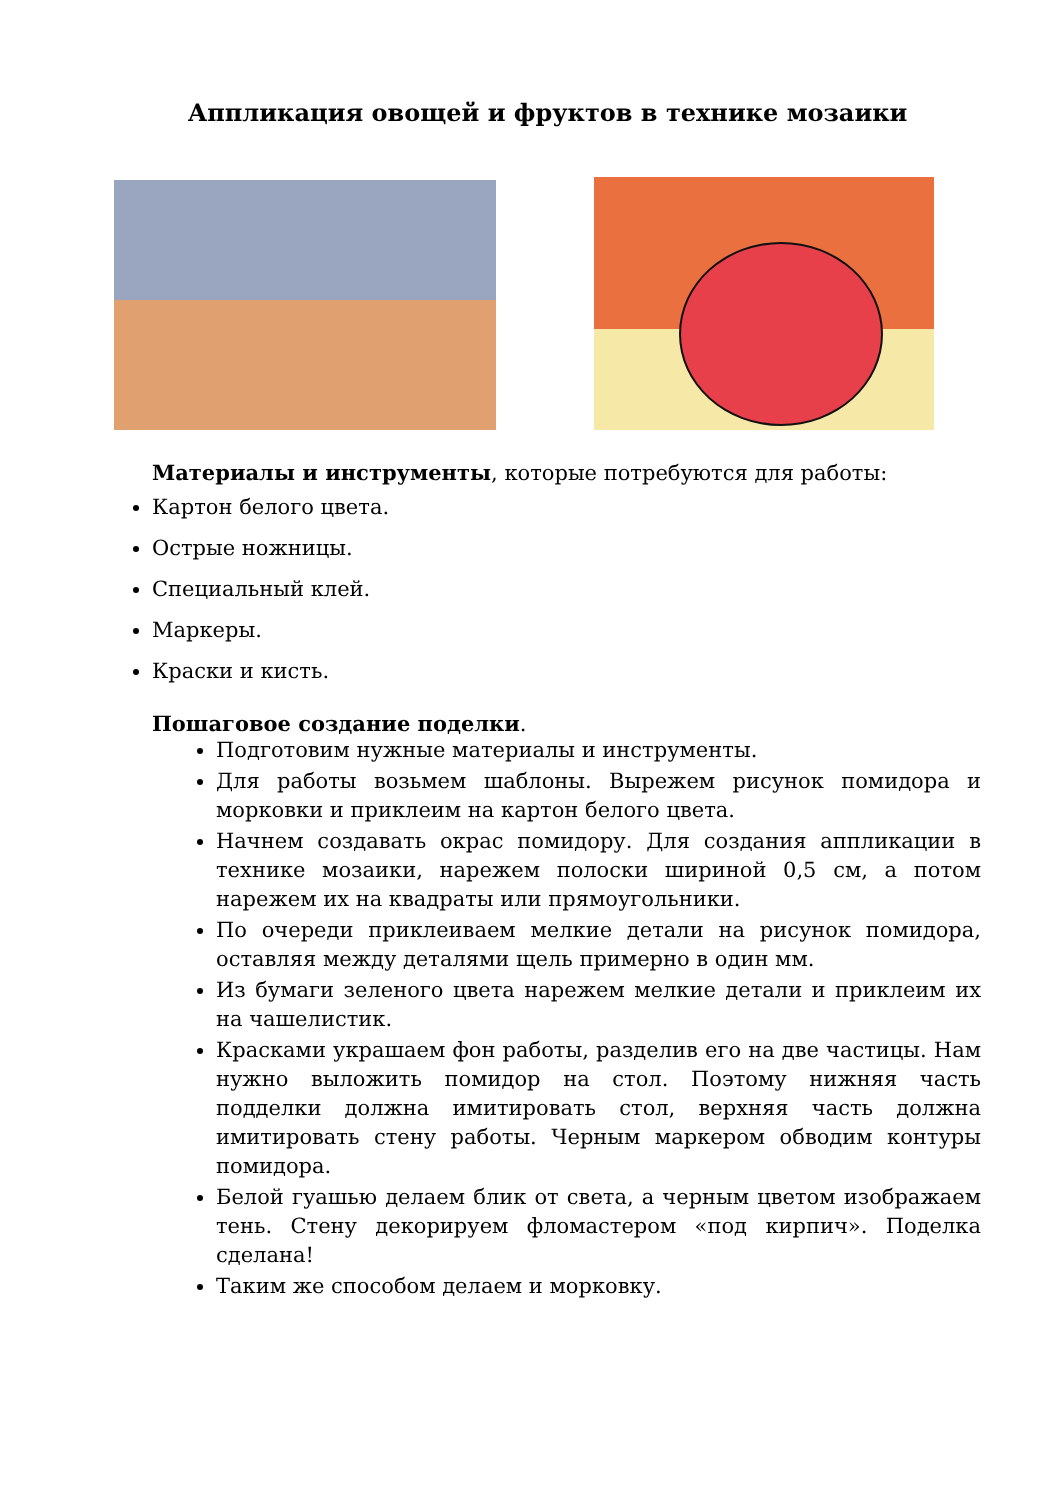Аппликация овощей и фруктов в технике мозаики
Материалы и инструменты, которые потребуются для работы:
Картон белого цвета.
Острые ножницы.
Специальный клей.
Маркеры.
Краски и кисть.
Пошаговое создание поделки.
Подготовим нужные материалы и инструменты.
Для работы возьмем шаблоны. Вырежем рисунок помидора и морковки и приклеим на картон белого цвета.
Начнем создавать окрас помидору. Для создания аппликации в технике мозаики, нарежем полоски шириной 0,5 см, а потом нарежем их на квадраты или прямоугольники.
По очереди приклеиваем мелкие детали на рисунок помидора, оставляя между деталями щель примерно в один мм.
Из бумаги зеленого цвета нарежем мелкие детали и приклеим их на чашелистик.
Красками украшаем фон работы, разделив его на две частицы. Нам нужно выложить помидор на стол. Поэтому нижняя часть подделки должна имитировать стол, верхняя часть должна имитировать стену работы. Черным маркером обводим контуры помидора.
Белой гуашью делаем блик от света, а черным цветом изображаем тень. Стену декорируем фломастером «под кирпич». Поделка сделана!
Таким же способом делаем и морковку.